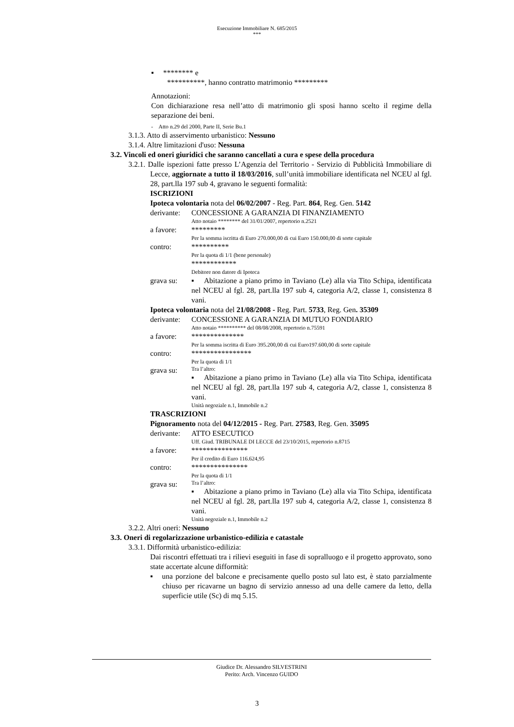Esecuzione Immobiliare N. 685/2015
***
▪ ******** e
**********, hanno contratto matrimonio *********
Annotazioni:
Con dichiarazione resa nell’atto di matrimonio gli sposi hanno scelto il regime della separazione dei beni.
- Atto n.29 del 2000, Parte II, Serie Bu.1
3.1.3. Atto di asservimento urbanistico: Nessuno
3.1.4. Altre limitazioni d'uso: Nessuna
3.2. Vincoli ed oneri giuridici che saranno cancellati a cura e spese della procedura
3.2.1. Dalle ispezioni fatte presso L’Agenzia del Territorio - Servizio di Pubblicità Immobiliare di Lecce, aggiornate a tutto il 18/03/2016, sull’unità immobiliare identificata nel NCEU al fgl. 28, part.lla 197 sub 4, gravano le seguenti formalità:
ISCRIZIONI
Ipoteca volontaria nota del 06/02/2007 - Reg. Part. 864, Reg. Gen. 5142
derivante:
CONCESSIONE A GARANZIA DI FINANZIAMENTO
Atto notaio ******** del 31/01/2007, repertorio n.2521
a favore: *********
Per la somma iscritta di Euro 270.000,00 di cui Euro 150.000,00 di sorte capitale
contro: **********
Per la quota di 1/1 (bene personale)
************
Debitore non datore di Ipoteca
grava su: ▪ Abitazione a piano primo in Taviano (Le) alla via Tito Schipa, identificata nel NCEU al fgl. 28, part.lla 197 sub 4, categoria A/2, classe 1, consistenza 8 vani.
Ipoteca volontaria nota del 21/08/2008 - Reg. Part. 5733, Reg. Gen. 35309
derivante:
CONCESSIONE A GARANZIA DI MUTUO FONDIARIO
Atto notaio ********** del 08/08/2008, repertorio n.75591
a favore: **************
Per la somma iscritta di Euro 395.200,00 di cui Euro197.600,00 di sorte capitale
contro: ****************
Per la quota di 1/1
grava su:
Tra l’altro:
▪ Abitazione a piano primo in Taviano (Le) alla via Tito Schipa, identificata nel NCEU al fgl. 28, part.lla 197 sub 4, categoria A/2, classe 1, consistenza 8 vani.
Unità negoziale n.1, Immobile n.2
TRASCRIZIONI
Pignoramento nota del 04/12/2015 - Reg. Part. 27583, Reg. Gen. 35095
derivante:
ATTO ESECUTICO
Uff. Giud. TRIBUNALE DI LECCE del 23/10/2015, repertorio n.8715
a favore: ***************
Per il credito di Euro 116.624,95
contro: ***************
Per la quota di 1/1
grava su:
Tra l’altro:
▪ Abitazione a piano primo in Taviano (Le) alla via Tito Schipa, identificata nel NCEU al fgl. 28, part.lla 197 sub 4, categoria A/2, classe 1, consistenza 8 vani.
Unità negoziale n.1, Immobile n.2
3.2.2. Altri oneri: Nessuno
3.3. Oneri di regolarizzazione urbanistico-edilizia e catastale
3.3.1. Difformità urbanistico-edilizia:
Dai riscontri effettuati tra i rilievi eseguiti in fase di sopralluogo e il progetto approvato, sono state accertate alcune difformità:
▪ una porzione del balcone e precisamente quello posto sul lato est, è stato parzialmente chiuso per ricavarne un bagno di servizio annesso ad una delle camere da letto, della superficie utile (Sc) di mq 5.15.
Giudice Dr. Alessandro SILVESTRINI
Perito: Arch. Vincenzo GUIDO
3